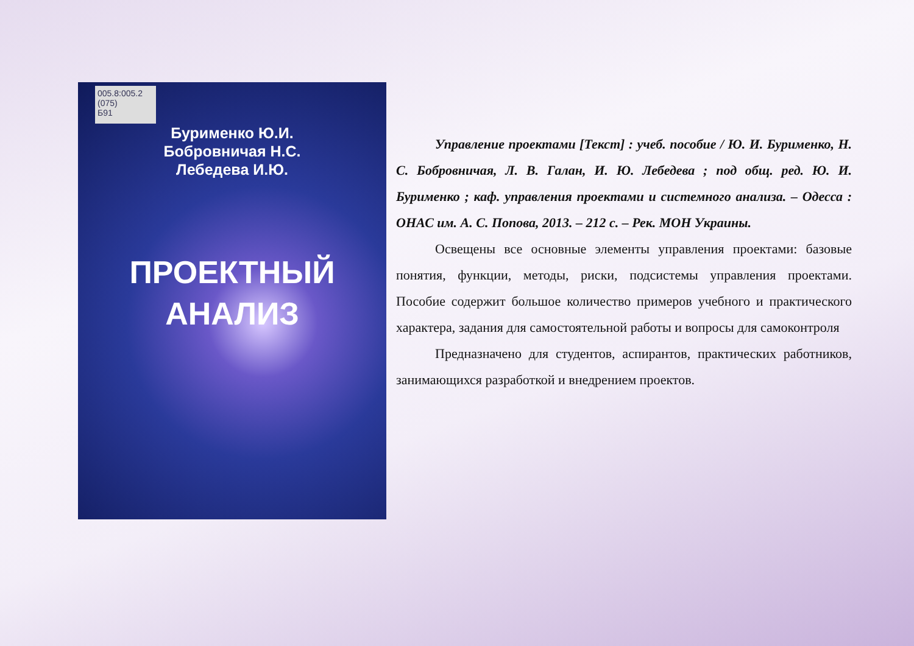005.8:005.2
(075)
Б91
Бурименко Ю.И.
Бобровничая Н.С.
Лебедева И.Ю.
ПРОЕКТНЫЙ
АНАЛИЗ
Управление проектами [Текст] : учеб. пособие / Ю. И. Бурименко, Н. С. Бобровничая, Л. В. Галан, И. Ю. Лебедева ; под общ. ред. Ю. И. Бурименко ; каф. управления проектами и системного анализа. – Одесса : ОНАС им. А. С. Попова, 2013. – 212 с. – Рек. МОН Украины.
Освещены все основные элементы управления проектами: базовые понятия, функции, методы, риски, подсистемы управления проектами. Пособие содержит большое количество примеров учебного и практического характера, задания для самостоятельной работы и вопросы для самоконтроля
Предназначено для студентов, аспирантов, практических работников, занимающихся разработкой и внедрением проектов.